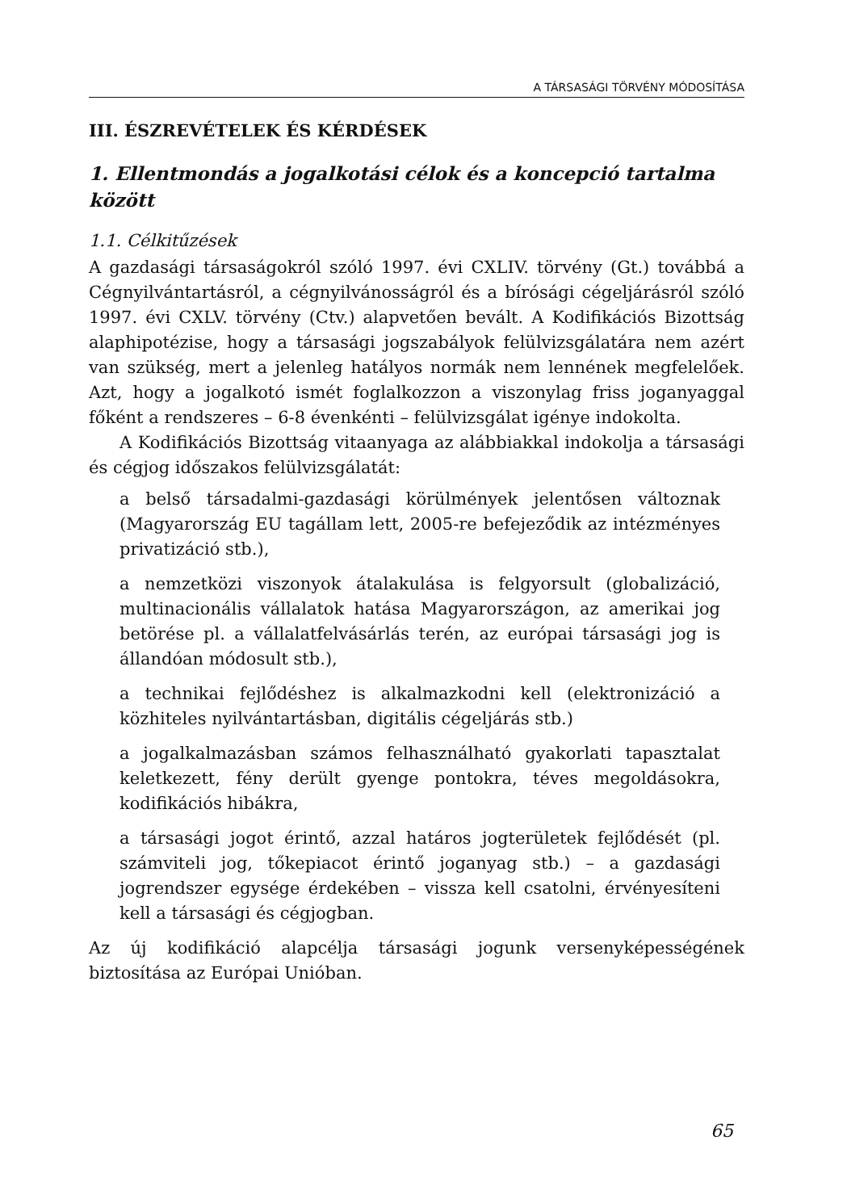A TÁRSASÁGI TÖRVÉNY MÓDOSÍTÁSA
III. ÉSZREVÉTELEK ÉS KÉRDÉSEK
1. Ellentmondás a jogalkotási célok és a koncepció tartalma között
1.1. Célkitűzések
A gazdasági társaságokról szóló 1997. évi CXLIV. törvény (Gt.) továbbá a Cégnyilvántartásról, a cégnyilvánosságról és a bírósági cégeljárásról szóló 1997. évi CXLV. törvény (Ctv.) alapvetően bevált. A Kodifikációs Bizottság alaphipotézise, hogy a társasági jogszabályok felülvizsgálatára nem azért van szükség, mert a jelenleg hatályos normák nem lennének megfelelőek. Azt, hogy a jogalkotó ismét foglalkozzon a viszonylag friss joganyaggal főként a rendszeres – 6-8 évenkénti – felülvizsgálat igénye indokolta.
A Kodifikációs Bizottság vitaanyaga az alábbiakkal indokolja a társasági és cégjog időszakos felülvizsgálatát:
a belső társadalmi-gazdasági körülmények jelentősen változnak (Magyarország EU tagállam lett, 2005-re befejeződik az intézményes privatizáció stb.),
a nemzetközi viszonyok átalakulása is felgyorsult (globalizáció, multinacionális vállalatok hatása Magyarországon, az amerikai jog betörése pl. a vállalatfelvásárlás terén, az európai társasági jog is állandóan módosult stb.),
a technikai fejlődéshez is alkalmazkodni kell (elektronizáció a közhiteles nyilvántartásban, digitális cégeljárás stb.)
a jogalkalmazásban számos felhasználható gyakorlati tapasztalat keletkezett, fény derült gyenge pontokra, téves megoldásokra, kodifikációs hibákra,
a társasági jogot érintő, azzal határos jogterületek fejlődését (pl. számviteli jog, tőkepiacot érintő joganyag stb.) – a gazdasági jogrendszer egysége érdekében – vissza kell csatolni, érvényesíteni kell a társasági és cégjogban.
Az új kodifikáció alapcélja társasági jogunk versenyképességének biztosítása az Európai Unióban.
65